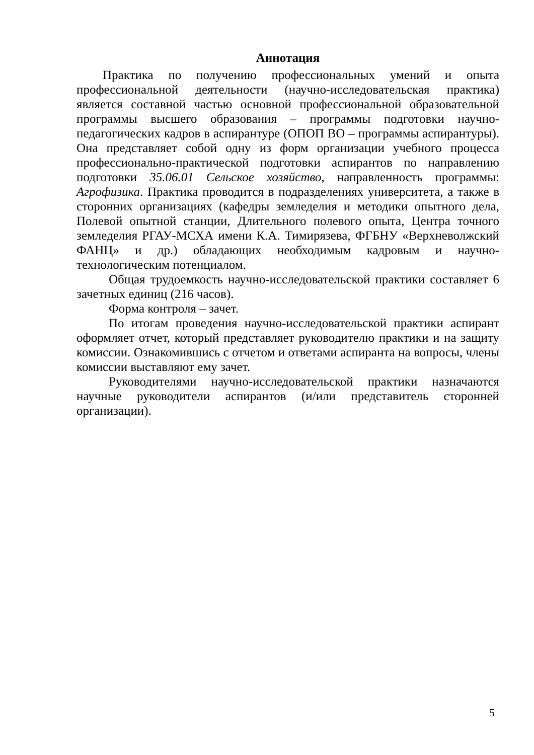Аннотация
Практика по получению профессиональных умений и опыта профессиональной деятельности (научно-исследовательская практика) является составной частью основной профессиональной образовательной программы высшего образования – программы подготовки научно-педагогических кадров в аспирантуре (ОПОП ВО – программы аспирантуры). Она представляет собой одну из форм организации учебного процесса профессионально-практической подготовки аспирантов по направлению подготовки 35.06.01 Сельское хозяйство, направленность программы: Агрофизика. Практика проводится в подразделениях университета, а также в сторонних организациях (кафедры земледелия и методики опытного дела, Полевой опытной станции, Длительного полевого опыта, Центра точного земледелия РГАУ-МСХА имени К.А. Тимирязева, ФГБНУ «Верхневолжский ФАНЦ» и др.) обладающих необходимым кадровым и научно-технологическим потенциалом.
Общая трудоемкость научно-исследовательской практики составляет 6 зачетных единиц (216 часов).
Форма контроля – зачет.
По итогам проведения научно-исследовательской практики аспирант оформляет отчет, который представляет руководителю практики и на защиту комиссии. Ознакомившись с отчетом и ответами аспиранта на вопросы, члены комиссии выставляют ему зачет.
Руководителями научно-исследовательской практики назначаются научные руководители аспирантов (и/или представитель сторонней организации).
5